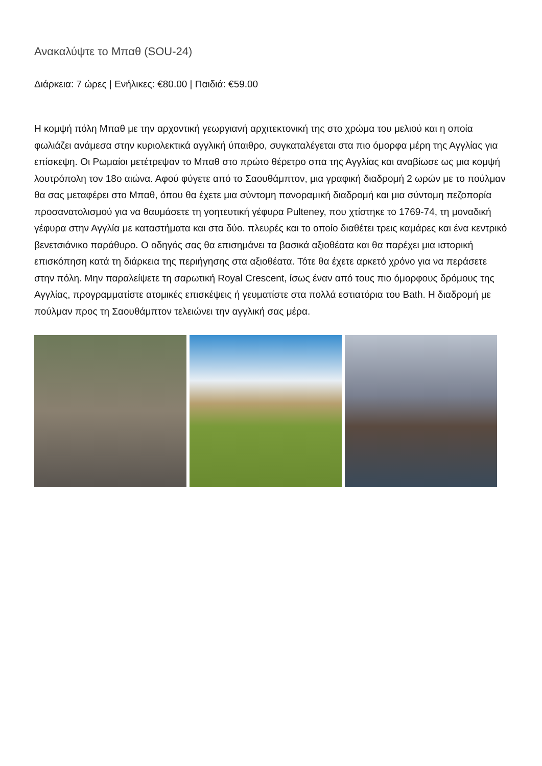Ανακαλύψτε το Μπαθ (SOU-24)
Διάρκεια: 7 ώρες | Ενήλικες: €80.00 | Παιδιά: €59.00
Η κομψή πόλη Μπαθ με την αρχοντική γεωργιανή αρχιτεκτονική της στο χρώμα του μελιού και η οποία φωλιάζει ανάμεσα στην κυριολεκτικά αγγλική ύπαιθρο, συγκαταλέγεται στα πιο όμορφα μέρη της Αγγλίας για επίσκεψη. Οι Ρωμαίοι μετέτρεψαν το Μπαθ στο πρώτο θέρετρο σπα της Αγγλίας και αναβίωσε ως μια κομψή λουτρόπολη τον 18ο αιώνα. Αφού φύγετε από το Σαουθάμπτον, μια γραφική διαδρομή 2 ωρών με το πούλμαν θα σας μεταφέρει στο Μπαθ, όπου θα έχετε μια σύντομη πανοραμική διαδρομή και μια σύντομη πεζοπορία προσανατολισμού για να θαυμάσετε τη γοητευτική γέφυρα Pulteney, που χτίστηκε το 1769-74, τη μοναδική γέφυρα στην Αγγλία με καταστήματα και στα δύο. πλευρές και το οποίο διαθέτει τρεις καμάρες και ένα κεντρικό βενετσιάνικο παράθυρο. Ο οδηγός σας θα επισημάνει τα βασικά αξιοθέατα και θα παρέχει μια ιστορική επισκόπηση κατά τη διάρκεια της περιήγησης στα αξιοθέατα. Τότε θα έχετε αρκετό χρόνο για να περάσετε στην πόλη. Μην παραλείψετε τη σαρωτική Royal Crescent, ίσως έναν από τους πιο όμορφους δρόμους της Αγγλίας, προγραμματίστε ατομικές επισκέψεις ή γευματίστε στα πολλά εστιατόρια του Bath. Η διαδρομή με πούλμαν προς τη Σαουθάμπτον τελειώνει την αγγλική σας μέρα.